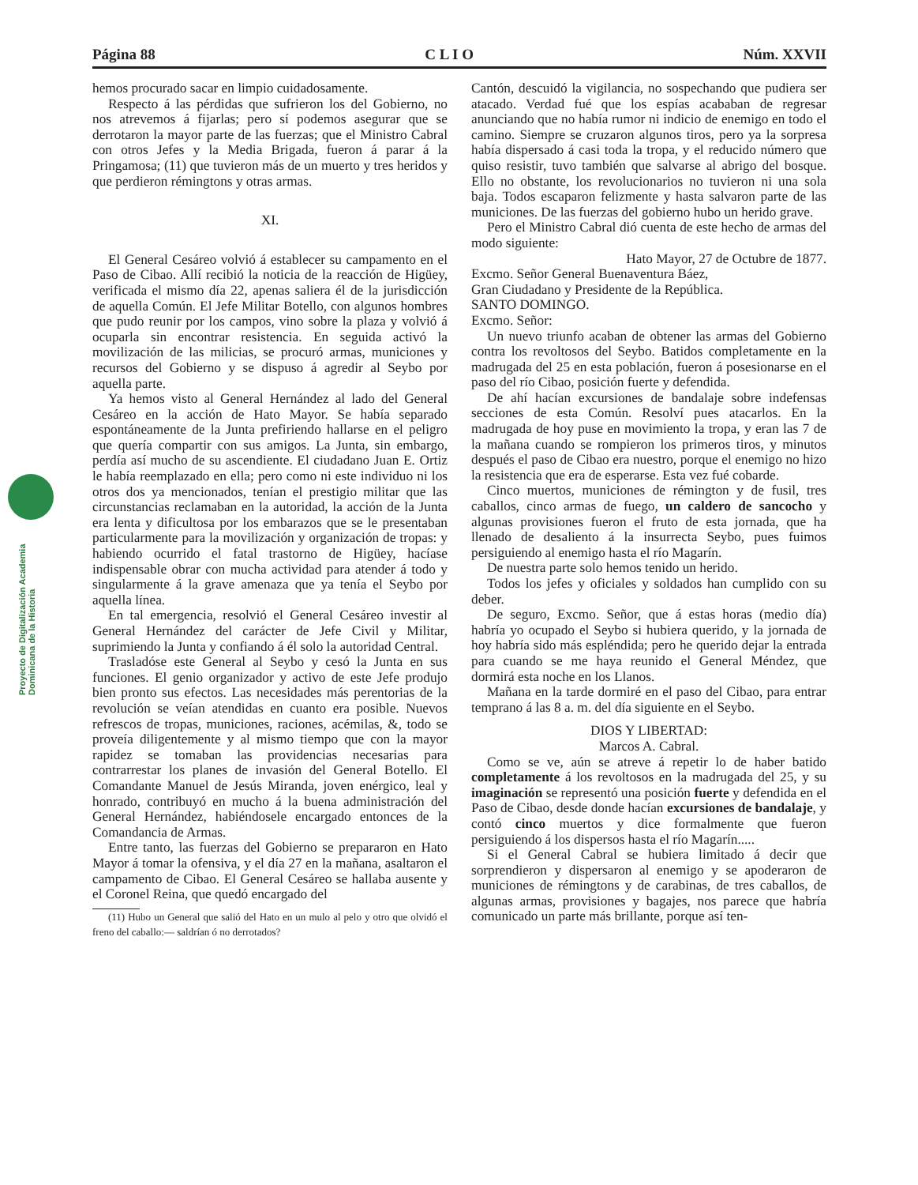Página 88 C L I O Núm. XXVII
Proyecto de Digitalización Academia Dominicana de la Historia
hemos procurado sacar en limpio cuidadosamente.
Respecto á las pérdidas que sufrieron los del Gobierno, no nos atrevemos á fijarlas; pero sí podemos asegurar que se derrotaron la mayor parte de las fuerzas; que el Ministro Cabral con otros Jefes y la Media Brigada, fueron á parar á la Pringamosa; (11) que tuvieron más de un muerto y tres heridos y que perdieron rémingtons y otras armas.
XI.
El General Cesáreo volvió á establecer su campamento en el Paso de Cibao. Allí recibió la noticia de la reacción de Higüey, verificada el mismo día 22, apenas saliera él de la jurisdicción de aquella Común. El Jefe Militar Botello, con algunos hombres que pudo reunir por los campos, vino sobre la plaza y volvió á ocuparla sin encontrar resistencia. En seguida activó la movilización de las milicias, se procuró armas, municiones y recursos del Gobierno y se dispuso á agredir al Seybo por aquella parte.
Ya hemos visto al General Hernández al lado del General Cesáreo en la acción de Hato Mayor. Se había separado espontáneamente de la Junta prefiriendo hallarse en el peligro que quería compartir con sus amigos. La Junta, sin embargo, perdía así mucho de su ascendiente. El ciudadano Juan E. Ortiz le había reemplazado en ella; pero como ni este individuo ni los otros dos ya mencionados, tenían el prestigio militar que las circunstancias reclamaban en la autoridad, la acción de la Junta era lenta y dificultosa por los embarazos que se le presentaban particularmente para la movilización y organización de tropas: y habiendo ocurrido el fatal trastorno de Higüey, hacíase indispensable obrar con mucha actividad para atender á todo y singularmente á la grave amenaza que ya tenía el Seybo por aquella línea.
En tal emergencia, resolvió el General Cesáreo investir al General Hernández del carácter de Jefe Civil y Militar, suprimiendo la Junta y confiando á él solo la autoridad Central.
Trasladóse este General al Seybo y cesó la Junta en sus funciones. El genio organizador y activo de este Jefe produjo bien pronto sus efectos. Las necesidades más perentorias de la revolución se veían atendidas en cuanto era posible. Nuevos refrescos de tropas, municiones, raciones, acémilas, &, todo se proveía diligentemente y al mismo tiempo que con la mayor rapidez se tomaban las providencias necesarias para contrarrestar los planes de invasión del General Botello. El Comandante Manuel de Jesús Miranda, joven enérgico, leal y honrado, contribuyó en mucho á la buena administración del General Hernández, habiéndosele encargado entonces de la Comandancia de Armas.
Entre tanto, las fuerzas del Gobierno se prepararon en Hato Mayor á tomar la ofensiva, y el día 27 en la mañana, asaltaron el campamento de Cibao. El General Cesáreo se hallaba ausente y el Coronel Reina, que quedó encargado del
(11) Hubo un General que salió del Hato en un mulo al pelo y otro que olvidó el freno del caballo:— saldrían ó no derrotados?
Cantón, descuidó la vigilancia, no sospechando que pudiera ser atacado. Verdad fué que los espías acababan de regresar anunciando que no había rumor ni indicio de enemigo en todo el camino. Siempre se cruzaron algunos tiros, pero ya la sorpresa había dispersado á casi toda la tropa, y el reducido número que quiso resistir, tuvo también que salvarse al abrigo del bosque. Ello no obstante, los revolucionarios no tuvieron ni una sola baja. Todos escaparon felizmente y hasta salvaron parte de las municiones. De las fuerzas del gobierno hubo un herido grave.
Pero el Ministro Cabral dió cuenta de este hecho de armas del modo siguiente:
Hato Mayor, 27 de Octubre de 1877.
Excmo. Señor General Buenaventura Báez,
Gran Ciudadano y Presidente de la República.
SANTO DOMINGO.
Excmo. Señor:
Un nuevo triunfo acaban de obtener las armas del Gobierno contra los revoltosos del Seybo. Batidos completamente en la madrugada del 25 en esta población, fueron á posesionarse en el paso del río Cibao, posición fuerte y defendida.
De ahí hacían excursiones de bandalaje sobre indefensas secciones de esta Común. Resolví pues atacarlos. En la madrugada de hoy puse en movimiento la tropa, y eran las 7 de la mañana cuando se rompieron los primeros tiros, y minutos después el paso de Cibao era nuestro, porque el enemigo no hizo la resistencia que era de esperarse. Esta vez fué cobarde.
Cinco muertos, municiones de rémington y de fusil, tres caballos, cinco armas de fuego, un caldero de sancocho y algunas provisiones fueron el fruto de esta jornada, que ha llenado de desaliento á la insurrecta Seybo, pues fuimos persiguiendo al enemigo hasta el río Magarín.
De nuestra parte solo hemos tenido un herido.
Todos los jefes y oficiales y soldados han cumplido con su deber.
De seguro, Excmo. Señor, que á estas horas (medio día) habría yo ocupado el Seybo si hubiera querido, y la jornada de hoy habría sido más espléndida; pero he querido dejar la entrada para cuando se me haya reunido el General Méndez, que dormirá esta noche en los Llanos.
Mañana en la tarde dormiré en el paso del Cibao, para entrar temprano á las 8 a. m. del día siguiente en el Seybo.
DIOS Y LIBERTAD:
Marcos A. Cabral.
Como se ve, aún se atreve á repetir lo de haber batido completamente á los revoltosos en la madrugada del 25, y su imaginación se representó una posición fuerte y defendida en el Paso de Cibao, desde donde hacían excursiones de bandalaje, y contó cinco muertos y dice formalmente que fueron persiguiendo á los dispersos hasta el río Magarín.....
Si el General Cabral se hubiera limitado á decir que sorprendieron y dispersaron al enemigo y se apoderaron de municiones de rémingtons y de carabinas, de tres caballos, de algunas armas, provisiones y bagajes, nos parece que habría comunicado un parte más brillante, porque así ten-